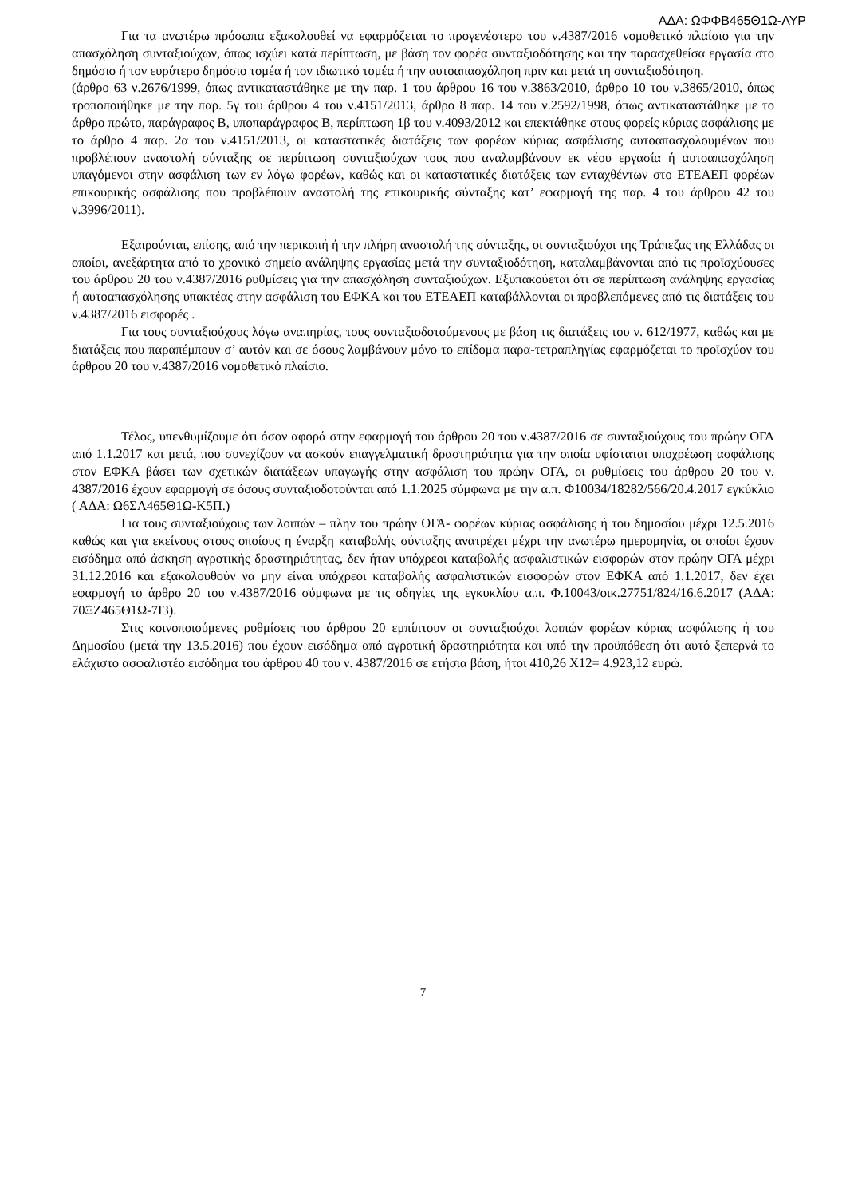ΑΔΑ: ΩΦΦΒ465Θ1Ω-ΛΥΡ
Για τα ανωτέρω πρόσωπα εξακολουθεί να εφαρμόζεται το προγενέστερο του ν.4387/2016 νομοθετικό πλαίσιο για την απασχόληση συνταξιούχων, όπως ισχύει κατά περίπτωση, με βάση τον φορέα συνταξιοδότησης και την παρασχεθείσα εργασία στο δημόσιο ή τον ευρύτερο δημόσιο τομέα ή τον ιδιωτικό τομέα ή την αυτοαπασχόληση πριν και μετά τη συνταξιοδότηση.
(άρθρο 63 ν.2676/1999, όπως αντικαταστάθηκε με την παρ. 1 του άρθρου 16 του ν.3863/2010, άρθρο 10 του ν.3865/2010, όπως τροποποιήθηκε με την παρ. 5γ του άρθρου 4 του ν.4151/2013, άρθρο 8 παρ. 14 του ν.2592/1998, όπως αντικαταστάθηκε με το άρθρο πρώτο, παράγραφος Β, υποπαράγραφος Β, περίπτωση 1β του ν.4093/2012 και επεκτάθηκε στους φορείς κύριας ασφάλισης με το άρθρο 4 παρ. 2α του ν.4151/2013, οι καταστατικές διατάξεις των φορέων κύριας ασφάλισης αυτοαπασχολουμένων που προβλέπουν αναστολή σύνταξης σε περίπτωση συνταξιούχων τους που αναλαμβάνουν εκ νέου εργασία ή αυτοαπασχόληση υπαγόμενοι στην ασφάλιση των εν λόγω φορέων, καθώς και οι καταστατικές διατάξεις των ενταχθέντων στο ΕΤΕΑΕΠ φορέων επικουρικής ασφάλισης που προβλέπουν αναστολή της επικουρικής σύνταξης κατ’ εφαρμογή της παρ. 4 του άρθρου 42 του ν.3996/2011).
Εξαιρούνται, επίσης, από την περικοπή ή την πλήρη αναστολή της σύνταξης, οι συνταξιούχοι της Τράπεζας της Ελλάδας οι οποίοι, ανεξάρτητα από το χρονικό σημείο ανάληψης εργασίας μετά την συνταξιοδότηση, καταλαμβάνονται από τις προϊσχύουσες του άρθρου 20 του ν.4387/2016 ρυθμίσεις για την απασχόληση συνταξιούχων. Εξυπακούεται ότι σε περίπτωση ανάληψης εργασίας ή αυτοαπασχόλησης υπακτέας στην ασφάλιση του ΕΦΚΑ και του ΕΤΕΑΕΠ καταβάλλονται οι προβλεπόμενες από τις διατάξεις του ν.4387/2016 εισφορές .
Για τους συνταξιούχους λόγω αναπηρίας, τους συνταξιοδοτούμενους με βάση τις διατάξεις του ν. 612/1977, καθώς και με διατάξεις που παραπέμπουν σ’ αυτόν και σε όσους λαμβάνουν μόνο το επίδομα παρα-τετραπληγίας εφαρμόζεται το προϊσχύον του άρθρου 20 του ν.4387/2016 νομοθετικό πλαίσιο.
Τέλος, υπενθυμίζουμε ότι όσον αφορά στην εφαρμογή του άρθρου 20 του ν.4387/2016 σε συνταξιούχους του πρώην ΟΓΑ από 1.1.2017 και μετά, που συνεχίζουν να ασκούν επαγγελματική δραστηριότητα για την οποία υφίσταται υποχρέωση ασφάλισης στον ΕΦΚΑ βάσει των σχετικών διατάξεων υπαγωγής στην ασφάλιση του πρώην ΟΓΑ, οι ρυθμίσεις του άρθρου 20 του ν. 4387/2016 έχουν εφαρμογή σε όσους συνταξιοδοτούνται από 1.1.2025 σύμφωνα με την α.π. Φ10034/18282/566/20.4.2017 εγκύκλιο ( ΑΔΑ: Ω6ΣΛ465Θ1Ω-Κ5Π.)
Για τους συνταξιούχους των λοιπών – πλην του πρώην ΟΓΑ- φορέων κύριας ασφάλισης ή του δημοσίου μέχρι 12.5.2016 καθώς και για εκείνους στους οποίους η έναρξη καταβολής σύνταξης ανατρέχει μέχρι την ανωτέρω ημερομηνία, οι οποίοι έχουν εισόδημα από άσκηση αγροτικής δραστηριότητας, δεν ήταν υπόχρεοι καταβολής ασφαλιστικών εισφορών στον πρώην ΟΓΑ μέχρι 31.12.2016 και εξακολουθούν να μην είναι υπόχρεοι καταβολής ασφαλιστικών εισφορών στον ΕΦΚΑ από 1.1.2017, δεν έχει εφαρμογή το άρθρο 20 του ν.4387/2016 σύμφωνα με τις οδηγίες της εγκυκλίου α.π. Φ.10043/οικ.27751/824/16.6.2017 (ΑΔΑ: 70ΞΖ465Θ1Ω-7Ι3).
Στις κοινοποιούμενες ρυθμίσεις του άρθρου 20 εμπίπτουν οι συνταξιούχοι λοιπών φορέων κύριας ασφάλισης ή του Δημοσίου (μετά την 13.5.2016) που έχουν εισόδημα από αγροτική δραστηριότητα και υπό την προϋπόθεση ότι αυτό ξεπερνά το ελάχιστο ασφαλιστέο εισόδημα του άρθρου 40 του ν. 4387/2016 σε ετήσια βάση, ήτοι 410,26 Χ12= 4.923,12 ευρώ.
7